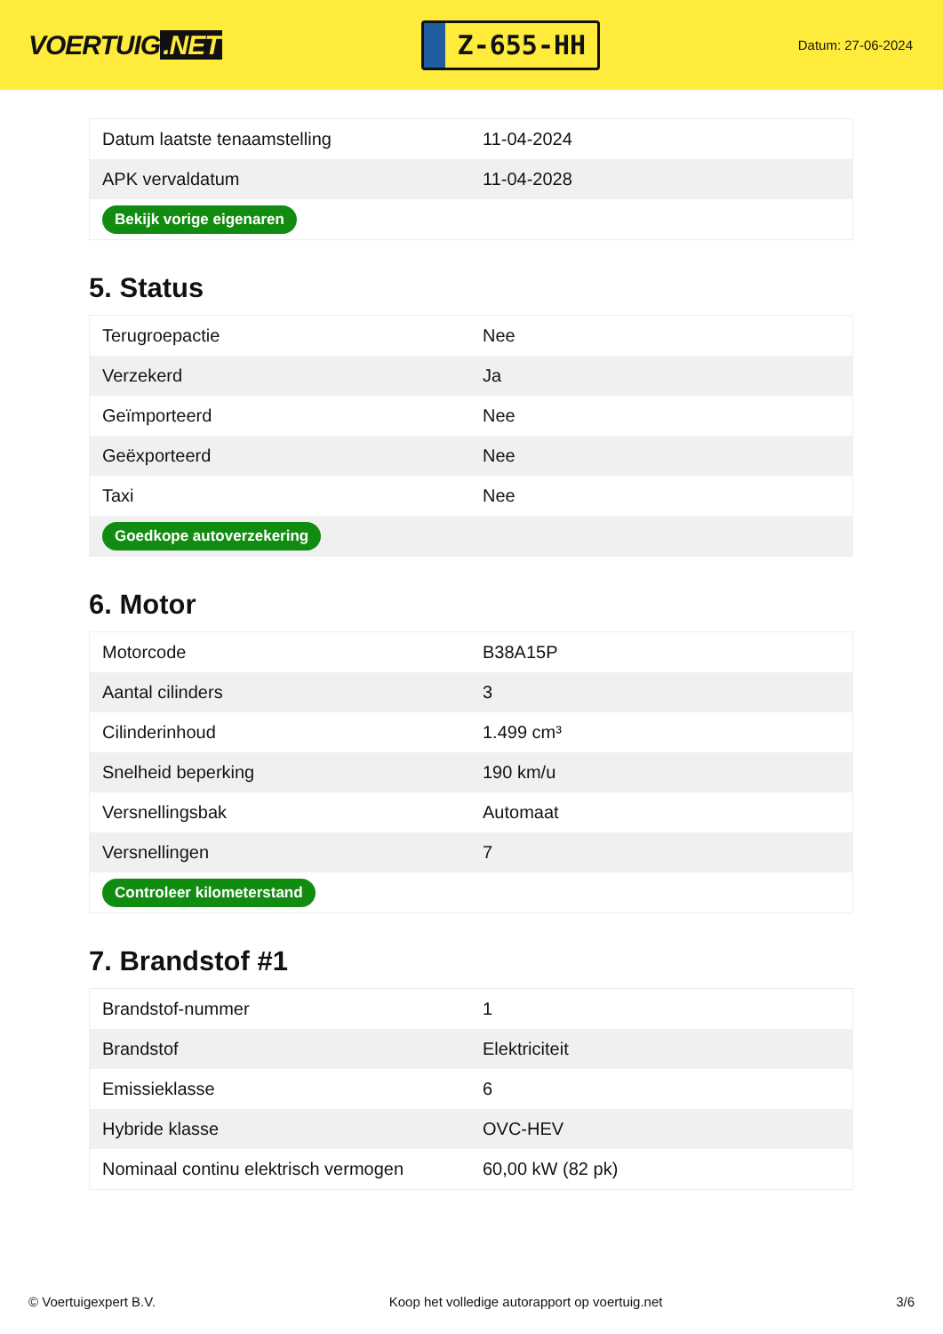VOERTUIG.NET
Z-655-HH
Datum: 27-06-2024
| Datum laatste tenaamstelling | 11-04-2024 |
| APK vervaldatum | 11-04-2028 |
| Bekijk vorige eigenaren | |
5. Status
| Terugroepactie | Nee |
| Verzekerd | Ja |
| Geïmporteerd | Nee |
| Geëxporteerd | Nee |
| Taxi | Nee |
| Goedkope autoverzekering | |
6. Motor
| Motorcode | B38A15P |
| Aantal cilinders | 3 |
| Cilinderinhoud | 1.499 cm³ |
| Snelheid beperking | 190 km/u |
| Versnellingsbak | Automaat |
| Versnellingen | 7 |
| Controleer kilometerstand | |
7. Brandstof #1
| Brandstof-nummer | 1 |
| Brandstof | Elektriciteit |
| Emissieklasse | 6 |
| Hybride klasse | OVC-HEV |
| Nominaal continu elektrisch vermogen | 60,00 kW (82 pk) |
© Voertuigexpert B.V. Koop het volledige autorapport op voertuig.net 3/6